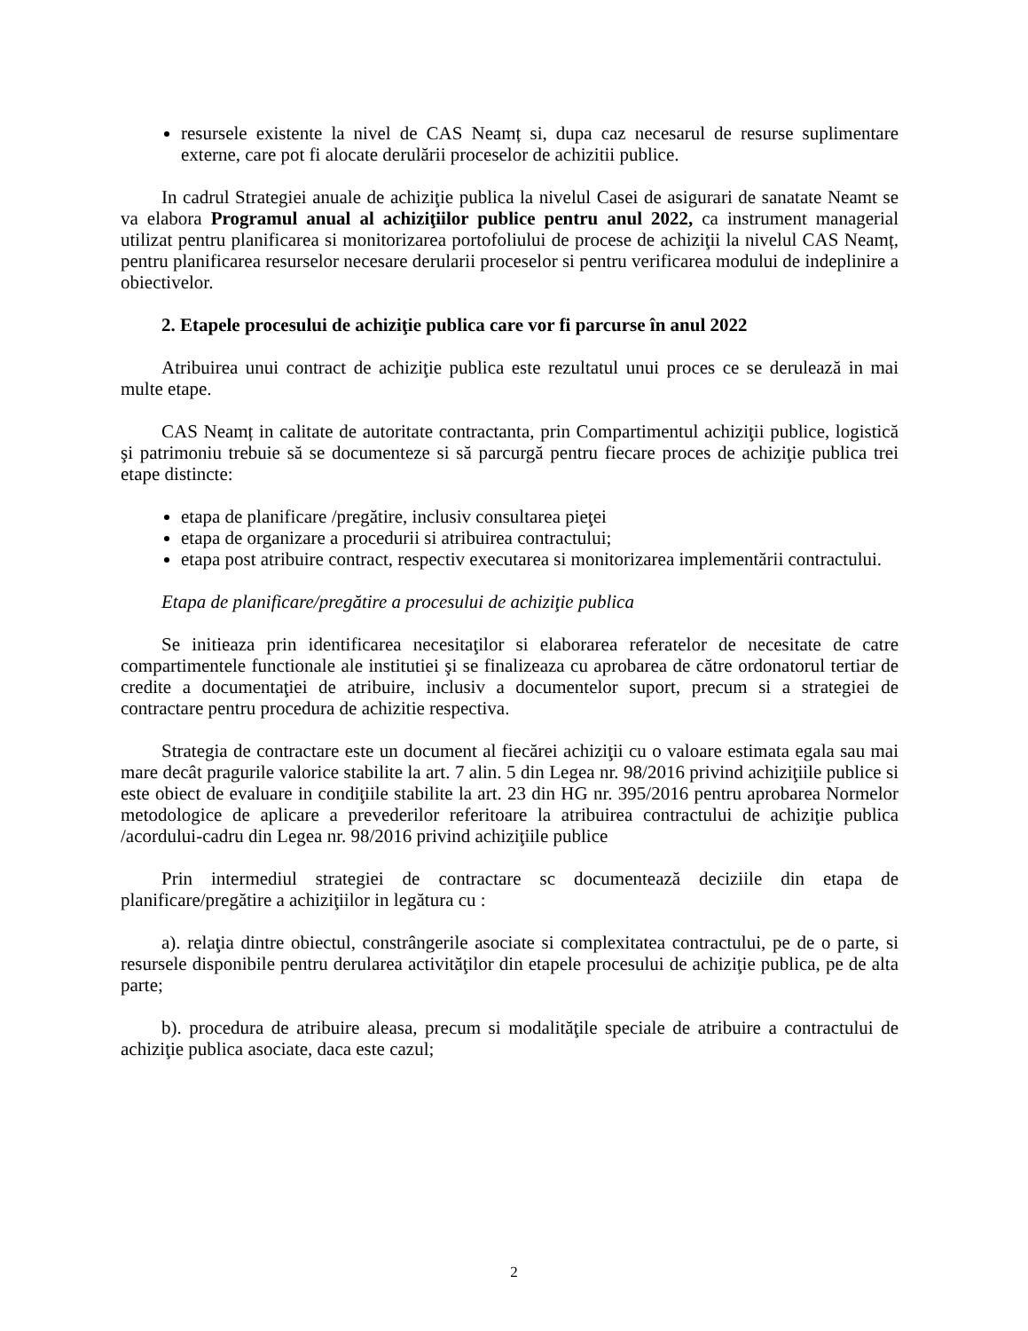resursele existente la nivel de CAS Neamț si, dupa caz necesarul de resurse suplimentare externe, care pot fi alocate derulării proceselor de achizitii publice.
In cadrul Strategiei anuale de achiziţie publica la nivelul Casei de asigurari de sanatate Neamt se va elabora Programul anual al achiziţiilor publice pentru anul 2022, ca instrument managerial utilizat pentru planificarea si monitorizarea portofoliului de procese de achiziţii la nivelul CAS Neamț, pentru planificarea resurselor necesare derularii proceselor si pentru verificarea modului de indeplinire a obiectivelor.
2. Etapele procesului de achiziţie publica care vor fi parcurse în anul 2022
Atribuirea unui contract de achiziţie publica este rezultatul unui proces ce se derulează in mai multe etape.
CAS Neamț in calitate de autoritate contractanta, prin Compartimentul achiziţii publice, logistică şi patrimoniu trebuie să se documenteze si să parcurgă pentru fiecare proces de achiziţie publica trei etape distincte:
etapa de planificare /pregătire, inclusiv consultarea pieţei
etapa de organizare a procedurii si atribuirea contractului;
etapa post atribuire contract, respectiv executarea si monitorizarea implementării contractului.
Etapa de planificare/pregătire a procesului de achiziţie publica
Se initieaza prin identificarea necesitaţilor si elaborarea referatelor de necesitate de catre compartimentele functionale ale institutiei şi se finalizeaza cu aprobarea de către ordonatorul tertiar de credite a documentaţiei de atribuire, inclusiv a documentelor suport, precum si a strategiei de contractare pentru procedura de achizitie respectiva.
Strategia de contractare este un document al fiecărei achiziţii cu o valoare estimata egala sau mai mare decât pragurile valorice stabilite la art. 7 alin. 5 din Legea nr. 98/2016 privind achiziţiile publice si este obiect de evaluare in condiţiile stabilite la art. 23 din HG nr. 395/2016 pentru aprobarea Normelor metodologice de aplicare a prevederilor referitoare la atribuirea contractului de achiziţie publica /acordului-cadru din Legea nr. 98/2016 privind achiziţiile publice
Prin intermediul strategiei de contractare sc documentează deciziile din etapa de planificare/pregătire a achiziţiilor in legătura cu :
a). relaţia dintre obiectul, constrângerile asociate si complexitatea contractului, pe de o parte, si resursele disponibile pentru derularea activităţilor din etapele procesului de achiziţie publica, pe de alta parte;
b). procedura de atribuire aleasa, precum si modalităţile speciale de atribuire a contractului de achiziţie publica asociate, daca este cazul;
2